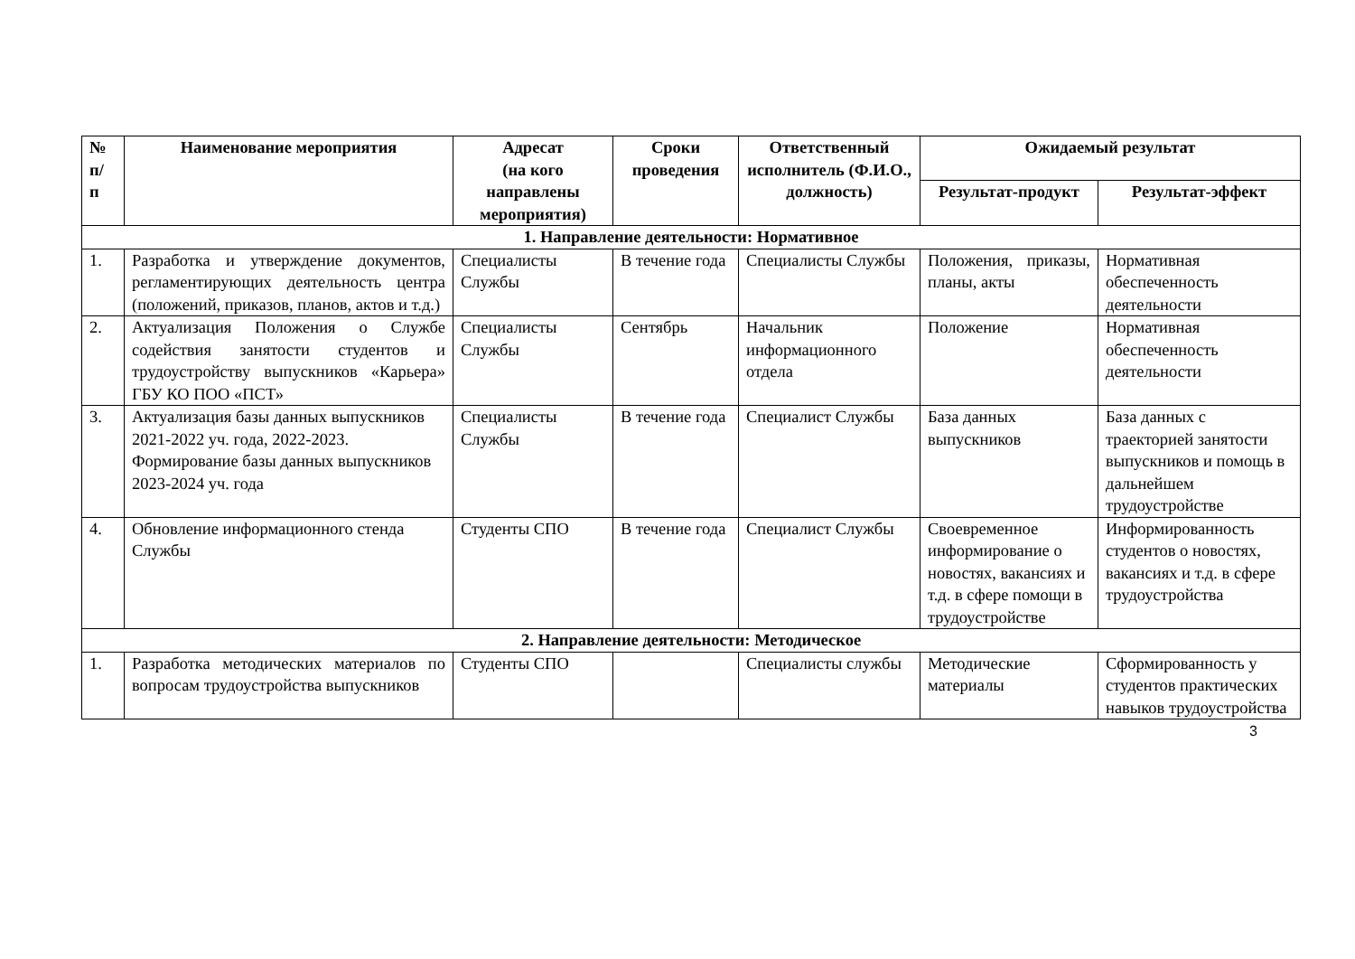| № п/ п | Наименование мероприятия | Адресат (на кого направлены мероприятия) | Сроки проведения | Ответственный исполнитель (Ф.И.О., должность) | Ожидаемый результат | |
| --- | --- | --- | --- | --- | --- | --- |
| | | | | | Результат-продукт | Результат-эффект |
| 1. Направление деятельности: Нормативное | | | | | | |
| 1. | Разработка и утверждение документов, регламентирующих деятельность центра (положений, приказов, планов, актов и т.д.) | Специалисты Службы | В течение года | Специалисты Службы | Положения, приказы, планы, акты | Нормативная обеспеченность деятельности |
| 2. | Актуализация Положения о Службе содействия занятости студентов и трудоустройству выпускников «Карьера» ГБУ КО ПОО «ПСТ» | Специалисты Службы | Сентябрь | Начальник информационного отдела | Положение | Нормативная обеспеченность деятельности |
| 3. | Актуализация базы данных выпускников 2021-2022 уч. года, 2022-2023. Формирование базы данных выпускников 2023-2024 уч. года | Специалисты Службы | В течение года | Специалист Службы | База данных выпускников | База данных с траекторией занятости выпускников и помощь в дальнейшем трудоустройстве |
| 4. | Обновление информационного стенда Службы | Студенты СПО | В течение года | Специалист Службы | Своевременное информирование о новостях, вакансиях и т.д. в сфере помощи в трудоустройстве | Информированность студентов о новостях, вакансиях и т.д. в сфере трудоустройства |
| 2. Направление деятельности: Методическое | | | | | | |
| 1. | Разработка методических материалов по вопросам трудоустройства выпускников | Студенты СПО | | Специалисты службы | Методические материалы | Сформированность у студентов практических навыков трудоустройства |
3